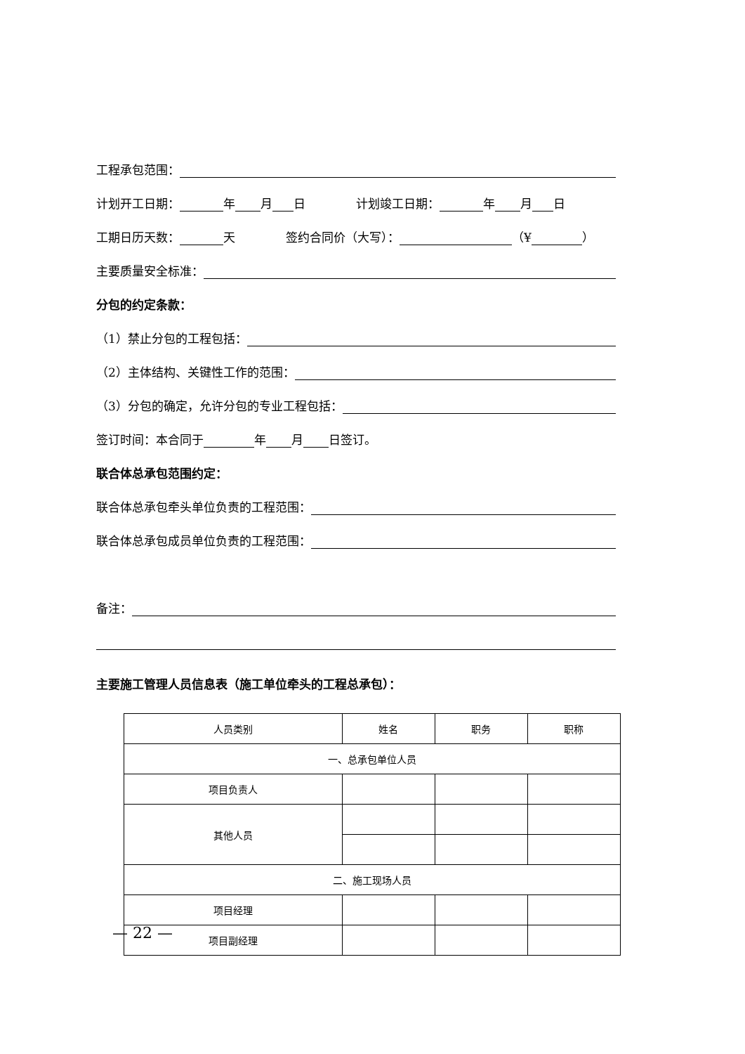工程承包范围：
计划开工日期： 年 月 日 计划竣工日期： 年 月 日
工期日历天数： 天 签约合同价（大写）： （¥ ）
主要质量安全标准：
分包的约定条款：
（1）禁止分包的工程包括：
（2）主体结构、关键性工作的范围：
（3）分包的确定，允许分包的专业工程包括：
签订时间：本合同于 年 月 日签订。
联合体总承包范围约定：
联合体总承包牵头单位负责的工程范围：
联合体总承包成员单位负责的工程范围：
备注：
主要施工管理人员信息表（施工单位牵头的工程总承包）：
| 人员类别 | 姓名 | 职务 | 职称 |
| --- | --- | --- | --- |
| 一、总承包单位人员 | | | |
| 项目负责人 | | | |
| 其他人员 | | | |
| 二、施工现场人员 | | | |
| 项目经理 | | | |
| 项目副经理 | | | |
— 22 —